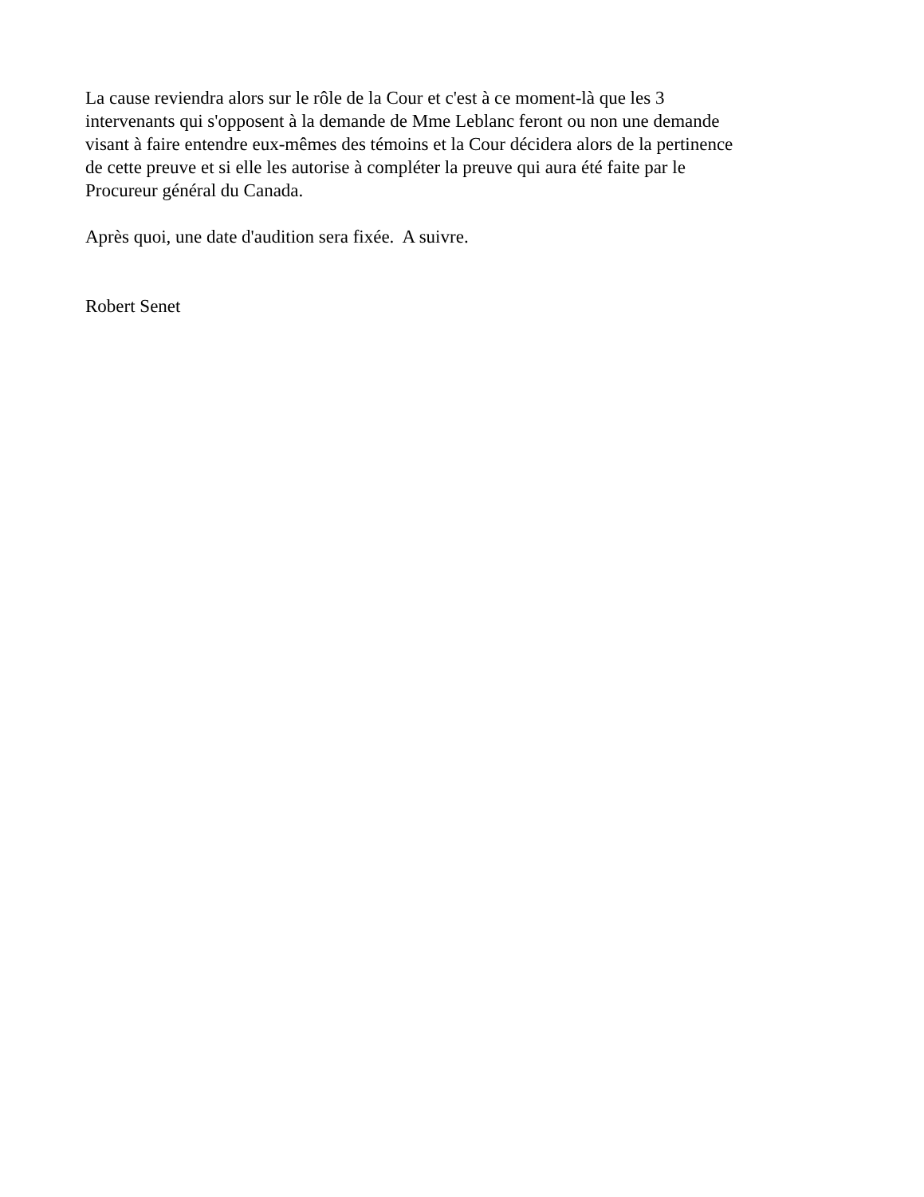La cause reviendra alors sur le rôle de la Cour et c'est à ce moment-là que les 3
intervenants qui s'opposent à la demande de Mme Leblanc feront ou non une demande
visant à faire entendre eux-mêmes des témoins et la Cour décidera alors de la pertinence
de cette preuve et si elle les autorise à compléter la preuve qui aura été faite par le
Procureur général du Canada.
Après quoi, une date d'audition sera fixée. A suivre.
Robert Senet